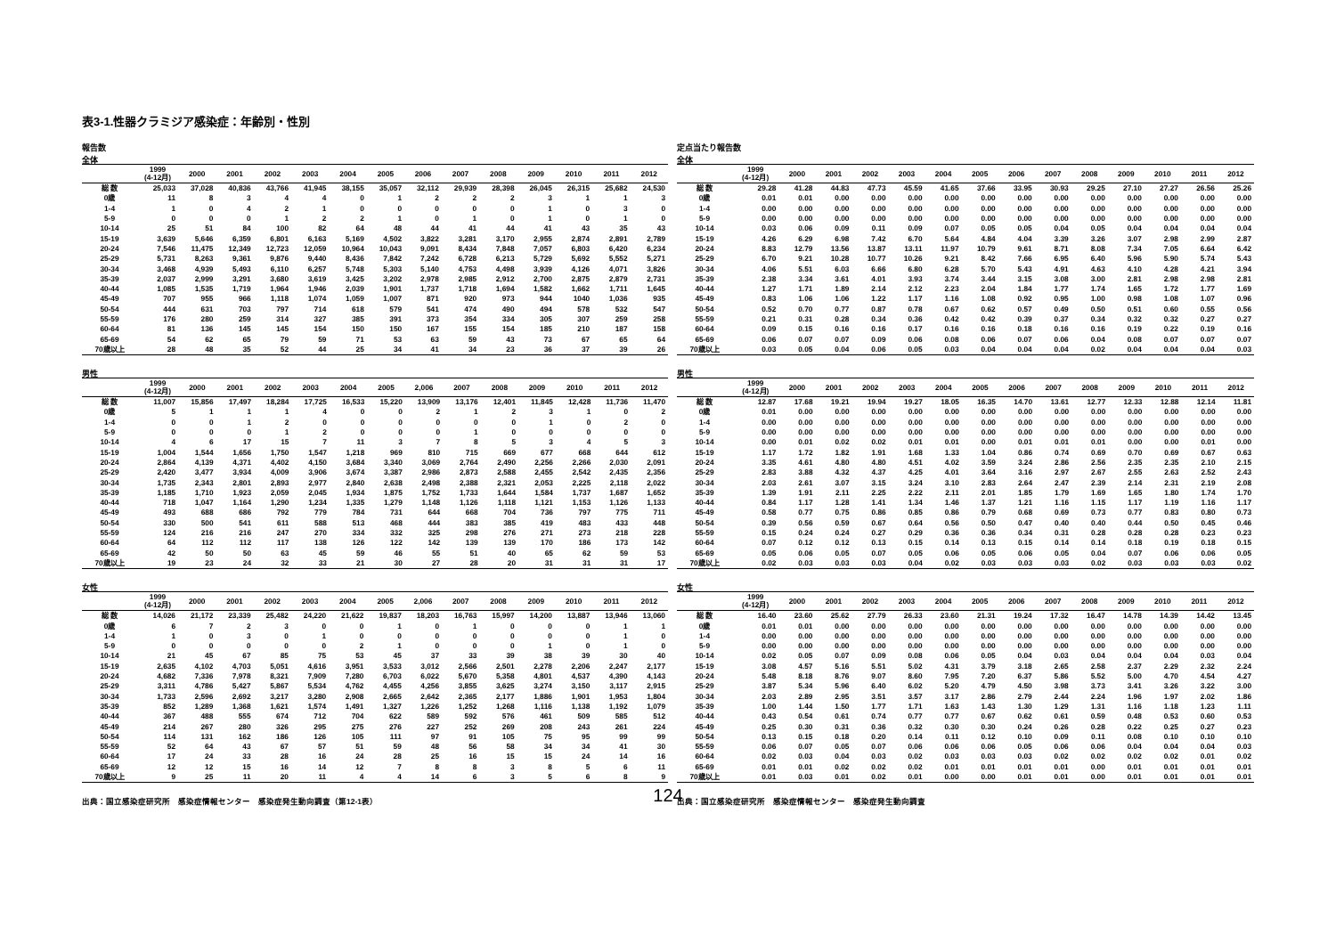表3-1.性器クラミジア感染症：年齢別・性別
報告数
全体
| | 1999 (4-12月) | 2000 | 2001 | 2002 | 2003 | 2004 | 2005 | 2006 | 2007 | 2008 | 2009 | 2010 | 2011 | 2012 |
| --- | --- | --- | --- | --- | --- | --- | --- | --- | --- | --- | --- | --- | --- | --- |
| 総 数 | 25,033 | 37,028 | 40,836 | 43,766 | 41,945 | 38,155 | 35,057 | 32,112 | 29,939 | 28,398 | 26,045 | 26,315 | 25,682 | 24,530 |
| 0歳 | 11 | 8 | 3 | 4 | 4 | 0 | 1 | 2 | 2 | 2 | 3 | 1 | 1 | 3 |
| 1-4 | 1 | 0 | 4 | 2 | 1 | 0 | 0 | 0 | 0 | 0 | 1 | 0 | 3 | 0 |
| 5-9 | 0 | 0 | 0 | 1 | 2 | 2 | 1 | 0 | 1 | 0 | 1 | 0 | 1 | 0 |
| 10-14 | 25 | 51 | 84 | 100 | 82 | 64 | 48 | 44 | 41 | 44 | 41 | 43 | 35 | 43 |
| 15-19 | 3,639 | 5,646 | 6,359 | 6,801 | 6,163 | 5,169 | 4,502 | 3,822 | 3,281 | 3,170 | 2,955 | 2,874 | 2,891 | 2,789 |
| 20-24 | 7,546 | 11,475 | 12,349 | 12,723 | 12,059 | 10,964 | 10,043 | 9,091 | 8,434 | 7,848 | 7,057 | 6,803 | 6,420 | 6,234 |
| 25-29 | 5,731 | 8,263 | 9,361 | 9,876 | 9,440 | 8,436 | 7,842 | 7,242 | 6,728 | 6,213 | 5,729 | 5,692 | 5,552 | 5,271 |
| 30-34 | 3,468 | 4,939 | 5,493 | 6,110 | 6,257 | 5,748 | 5,303 | 5,140 | 4,753 | 4,498 | 3,939 | 4,126 | 4,071 | 3,826 |
| 35-39 | 2,037 | 2,999 | 3,291 | 3,680 | 3,619 | 3,425 | 3,202 | 2,978 | 2,985 | 2,912 | 2,700 | 2,875 | 2,879 | 2,731 |
| 40-44 | 1,085 | 1,535 | 1,719 | 1,964 | 1,946 | 2,039 | 1,901 | 1,737 | 1,718 | 1,694 | 1,582 | 1,662 | 1,711 | 1,645 |
| 45-49 | 707 | 955 | 966 | 1,118 | 1,074 | 1,059 | 1,007 | 871 | 920 | 973 | 944 | 1040 | 1,036 | 935 |
| 50-54 | 444 | 631 | 703 | 797 | 714 | 618 | 579 | 541 | 474 | 490 | 494 | 578 | 532 | 547 |
| 55-59 | 176 | 280 | 259 | 314 | 327 | 385 | 391 | 373 | 354 | 334 | 305 | 307 | 259 | 258 |
| 60-64 | 81 | 136 | 145 | 145 | 154 | 150 | 150 | 167 | 155 | 154 | 185 | 210 | 187 | 158 |
| 65-69 | 54 | 62 | 65 | 79 | 59 | 71 | 53 | 63 | 59 | 43 | 73 | 67 | 65 | 64 |
| 70歳以上 | 28 | 48 | 35 | 52 | 44 | 25 | 34 | 41 | 34 | 23 | 36 | 37 | 39 | 26 |
男性
| | 1999 (4-12月) | 2000 | 2001 | 2002 | 2003 | 2004 | 2005 | 2,006 | 2007 | 2008 | 2009 | 2010 | 2011 | 2012 |
| --- | --- | --- | --- | --- | --- | --- | --- | --- | --- | --- | --- | --- | --- | --- |
| 総 数 | 11,007 | 15,856 | 17,497 | 18,284 | 17,725 | 16,533 | 15,220 | 13,909 | 13,176 | 12,401 | 11,845 | 12,428 | 11,736 | 11,470 |
| 0歳 | 5 | 1 | 1 | 1 | 4 | 0 | 0 | 2 | 1 | 2 | 3 | 1 | 0 | 2 |
| 1-4 | 0 | 0 | 1 | 2 | 0 | 0 | 0 | 0 | 0 | 0 | 1 | 0 | 2 | 0 |
| 5-9 | 0 | 0 | 0 | 1 | 2 | 0 | 0 | 0 | 1 | 0 | 0 | 0 | 0 | 0 |
| 10-14 | 4 | 6 | 17 | 15 | 7 | 11 | 3 | 7 | 8 | 5 | 3 | 4 | 5 | 3 |
| 15-19 | 1,004 | 1,544 | 1,656 | 1,750 | 1,547 | 1,218 | 969 | 810 | 715 | 669 | 677 | 668 | 644 | 612 |
| 20-24 | 2,864 | 4,139 | 4,371 | 4,402 | 4,150 | 3,684 | 3,340 | 3,069 | 2,764 | 2,490 | 2,256 | 2,266 | 2,030 | 2,091 |
| 25-29 | 2,420 | 3,477 | 3,934 | 4,009 | 3,906 | 3,674 | 3,387 | 2,986 | 2,873 | 2,588 | 2,455 | 2,542 | 2,435 | 2,356 |
| 30-34 | 1,735 | 2,343 | 2,801 | 2,893 | 2,977 | 2,840 | 2,638 | 2,498 | 2,388 | 2,321 | 2,053 | 2,225 | 2,118 | 2,022 |
| 35-39 | 1,185 | 1,710 | 1,923 | 2,059 | 2,045 | 1,934 | 1,875 | 1,752 | 1,733 | 1,644 | 1,584 | 1,737 | 1,687 | 1,652 |
| 40-44 | 718 | 1,047 | 1,164 | 1,290 | 1,234 | 1,335 | 1,279 | 1,148 | 1,126 | 1,118 | 1,121 | 1,153 | 1,126 | 1,133 |
| 45-49 | 493 | 688 | 686 | 792 | 779 | 784 | 731 | 644 | 668 | 704 | 736 | 797 | 775 | 711 |
| 50-54 | 330 | 500 | 541 | 611 | 588 | 513 | 468 | 444 | 383 | 385 | 419 | 483 | 433 | 448 |
| 55-59 | 124 | 216 | 216 | 247 | 270 | 334 | 332 | 325 | 298 | 276 | 271 | 273 | 218 | 228 |
| 60-64 | 64 | 112 | 112 | 117 | 138 | 126 | 122 | 142 | 139 | 139 | 170 | 186 | 173 | 142 |
| 65-69 | 42 | 50 | 50 | 63 | 45 | 59 | 46 | 55 | 51 | 40 | 65 | 62 | 59 | 53 |
| 70歳以上 | 19 | 23 | 24 | 32 | 33 | 21 | 30 | 27 | 28 | 20 | 31 | 31 | 31 | 17 |
女性
| | 1999 (4-12月) | 2000 | 2001 | 2002 | 2003 | 2004 | 2005 | 2,006 | 2007 | 2008 | 2009 | 2010 | 2011 | 2012 |
| --- | --- | --- | --- | --- | --- | --- | --- | --- | --- | --- | --- | --- | --- | --- |
| 総 数 | 14,026 | 21,172 | 23,339 | 25,482 | 24,220 | 21,622 | 19,837 | 18,203 | 16,763 | 15,997 | 14,200 | 13,887 | 13,946 | 13,060 |
| 0歳 | 6 | 7 | 2 | 3 | 0 | 0 | 1 | 0 | 1 | 0 | 0 | 0 | 1 | 1 |
| 1-4 | 1 | 0 | 3 | 0 | 1 | 0 | 0 | 0 | 0 | 0 | 0 | 0 | 1 | 0 |
| 5-9 | 0 | 0 | 0 | 0 | 0 | 2 | 1 | 0 | 0 | 0 | 1 | 0 | 1 | 0 |
| 10-14 | 21 | 45 | 67 | 85 | 75 | 53 | 45 | 37 | 33 | 39 | 38 | 39 | 30 | 40 |
| 15-19 | 2,635 | 4,102 | 4,703 | 5,051 | 4,616 | 3,951 | 3,533 | 3,012 | 2,566 | 2,501 | 2,278 | 2,206 | 2,247 | 2,177 |
| 20-24 | 4,682 | 7,336 | 7,978 | 8,321 | 7,909 | 7,280 | 6,703 | 6,022 | 5,670 | 5,358 | 4,801 | 4,537 | 4,390 | 4,143 |
| 25-29 | 3,311 | 4,786 | 5,427 | 5,867 | 5,534 | 4,762 | 4,455 | 4,256 | 3,855 | 3,625 | 3,274 | 3,150 | 3,117 | 2,915 |
| 30-34 | 1,733 | 2,596 | 2,692 | 3,217 | 3,280 | 2,908 | 2,665 | 2,642 | 2,365 | 2,177 | 1,886 | 1,901 | 1,953 | 1,804 |
| 35-39 | 852 | 1,289 | 1,368 | 1,621 | 1,574 | 1,491 | 1,327 | 1,226 | 1,252 | 1,268 | 1,116 | 1,138 | 1,192 | 1,079 |
| 40-44 | 367 | 488 | 555 | 674 | 712 | 704 | 622 | 589 | 592 | 576 | 461 | 509 | 585 | 512 |
| 45-49 | 214 | 267 | 280 | 326 | 295 | 275 | 276 | 227 | 252 | 269 | 208 | 243 | 261 | 224 |
| 50-54 | 114 | 131 | 162 | 186 | 126 | 105 | 111 | 97 | 91 | 105 | 75 | 95 | 99 | 99 |
| 55-59 | 52 | 64 | 43 | 67 | 57 | 51 | 59 | 48 | 56 | 58 | 34 | 34 | 41 | 30 |
| 60-64 | 17 | 24 | 33 | 28 | 16 | 24 | 28 | 25 | 16 | 15 | 15 | 24 | 14 | 16 |
| 65-69 | 12 | 12 | 15 | 16 | 14 | 12 | 7 | 8 | 8 | 3 | 8 | 5 | 6 | 11 |
| 70歳以上 | 9 | 25 | 11 | 20 | 11 | 4 | 4 | 14 | 6 | 3 | 5 | 6 | 8 | 9 |
出典：国立感染症研究所　感染症情報センター　感染症発生動向調査（第12-1表）
定点当たり報告数
全体
| | 1999 (4-12月) | 2000 | 2001 | 2002 | 2003 | 2004 | 2005 | 2006 | 2007 | 2008 | 2009 | 2010 | 2011 | 2012 |
| --- | --- | --- | --- | --- | --- | --- | --- | --- | --- | --- | --- | --- | --- | --- |
| 総 数 | 29.28 | 41.28 | 44.83 | 47.73 | 45.59 | 41.65 | 37.66 | 33.95 | 30.93 | 29.25 | 27.10 | 27.27 | 26.56 | 25.26 |
| 0歳 | 0.01 | 0.01 | 0.00 | 0.00 | 0.00 | 0.00 | 0.00 | 0.00 | 0.00 | 0.00 | 0.00 | 0.00 | 0.00 | 0.00 |
| 1-4 | 0.00 | 0.00 | 0.00 | 0.00 | 0.00 | 0.00 | 0.00 | 0.00 | 0.00 | 0.00 | 0.00 | 0.00 | 0.00 | 0.00 |
| 5-9 | 0.00 | 0.00 | 0.00 | 0.00 | 0.00 | 0.00 | 0.00 | 0.00 | 0.00 | 0.00 | 0.00 | 0.00 | 0.00 | 0.00 |
| 10-14 | 0.03 | 0.06 | 0.09 | 0.11 | 0.09 | 0.07 | 0.05 | 0.05 | 0.04 | 0.05 | 0.04 | 0.04 | 0.04 | 0.04 |
| 15-19 | 4.26 | 6.29 | 6.98 | 7.42 | 6.70 | 5.64 | 4.84 | 4.04 | 3.39 | 3.26 | 3.07 | 2.98 | 2.99 | 2.87 |
| 20-24 | 8.83 | 12.79 | 13.56 | 13.87 | 13.11 | 11.97 | 10.79 | 9.61 | 8.71 | 8.08 | 7.34 | 7.05 | 6.64 | 6.42 |
| 25-29 | 6.70 | 9.21 | 10.28 | 10.77 | 10.26 | 9.21 | 8.42 | 7.66 | 6.95 | 6.40 | 5.96 | 5.90 | 5.74 | 5.43 |
| 30-34 | 4.06 | 5.51 | 6.03 | 6.66 | 6.80 | 6.28 | 5.70 | 5.43 | 4.91 | 4.63 | 4.10 | 4.28 | 4.21 | 3.94 |
| 35-39 | 2.38 | 3.34 | 3.61 | 4.01 | 3.93 | 3.74 | 3.44 | 3.15 | 3.08 | 3.00 | 2.81 | 2.98 | 2.98 | 2.81 |
| 40-44 | 1.27 | 1.71 | 1.89 | 2.14 | 2.12 | 2.23 | 2.04 | 1.84 | 1.77 | 1.74 | 1.65 | 1.72 | 1.77 | 1.69 |
| 45-49 | 0.83 | 1.06 | 1.06 | 1.22 | 1.17 | 1.16 | 1.08 | 0.92 | 0.95 | 1.00 | 0.98 | 1.08 | 1.07 | 0.96 |
| 50-54 | 0.52 | 0.70 | 0.77 | 0.87 | 0.78 | 0.67 | 0.62 | 0.57 | 0.49 | 0.50 | 0.51 | 0.60 | 0.55 | 0.56 |
| 55-59 | 0.21 | 0.31 | 0.28 | 0.34 | 0.36 | 0.42 | 0.42 | 0.39 | 0.37 | 0.34 | 0.32 | 0.32 | 0.27 | 0.27 |
| 60-64 | 0.09 | 0.15 | 0.16 | 0.16 | 0.17 | 0.16 | 0.16 | 0.18 | 0.16 | 0.16 | 0.19 | 0.22 | 0.19 | 0.16 |
| 65-69 | 0.06 | 0.07 | 0.07 | 0.09 | 0.06 | 0.08 | 0.06 | 0.07 | 0.06 | 0.04 | 0.08 | 0.07 | 0.07 | 0.07 |
| 70歳以上 | 0.03 | 0.05 | 0.04 | 0.06 | 0.05 | 0.03 | 0.04 | 0.04 | 0.04 | 0.02 | 0.04 | 0.04 | 0.04 | 0.03 |
男性
| | 1999 (4-12月) | 2000 | 2001 | 2002 | 2003 | 2004 | 2005 | 2006 | 2007 | 2008 | 2009 | 2010 | 2011 | 2012 |
| --- | --- | --- | --- | --- | --- | --- | --- | --- | --- | --- | --- | --- | --- | --- |
| 総 数 | 12.87 | 17.68 | 19.21 | 19.94 | 19.27 | 18.05 | 16.35 | 14.70 | 13.61 | 12.77 | 12.33 | 12.88 | 12.14 | 11.81 |
| 0歳 | 0.01 | 0.00 | 0.00 | 0.00 | 0.00 | 0.00 | 0.00 | 0.00 | 0.00 | 0.00 | 0.00 | 0.00 | 0.00 | 0.00 |
| 1-4 | 0.00 | 0.00 | 0.00 | 0.00 | 0.00 | 0.00 | 0.00 | 0.00 | 0.00 | 0.00 | 0.00 | 0.00 | 0.00 | 0.00 |
| 5-9 | 0.00 | 0.00 | 0.00 | 0.00 | 0.00 | 0.00 | 0.00 | 0.00 | 0.00 | 0.00 | 0.00 | 0.00 | 0.00 | 0.00 |
| 10-14 | 0.00 | 0.01 | 0.02 | 0.02 | 0.01 | 0.01 | 0.00 | 0.01 | 0.01 | 0.01 | 0.00 | 0.00 | 0.01 | 0.00 |
| 15-19 | 1.17 | 1.72 | 1.82 | 1.91 | 1.68 | 1.33 | 1.04 | 0.86 | 0.74 | 0.69 | 0.70 | 0.69 | 0.67 | 0.63 |
| 20-24 | 3.35 | 4.61 | 4.80 | 4.80 | 4.51 | 4.02 | 3.59 | 3.24 | 2.86 | 2.56 | 2.35 | 2.35 | 2.10 | 2.15 |
| 25-29 | 2.83 | 3.88 | 4.32 | 4.37 | 4.25 | 4.01 | 3.64 | 3.16 | 2.97 | 2.67 | 2.55 | 2.63 | 2.52 | 2.43 |
| 30-34 | 2.03 | 2.61 | 3.07 | 3.15 | 3.24 | 3.10 | 2.83 | 2.64 | 2.47 | 2.39 | 2.14 | 2.31 | 2.19 | 2.08 |
| 35-39 | 1.39 | 1.91 | 2.11 | 2.25 | 2.22 | 2.11 | 2.01 | 1.85 | 1.79 | 1.69 | 1.65 | 1.80 | 1.74 | 1.70 |
| 40-44 | 0.84 | 1.17 | 1.28 | 1.41 | 1.34 | 1.46 | 1.37 | 1.21 | 1.16 | 1.15 | 1.17 | 1.19 | 1.16 | 1.17 |
| 45-49 | 0.58 | 0.77 | 0.75 | 0.86 | 0.85 | 0.86 | 0.79 | 0.68 | 0.69 | 0.73 | 0.77 | 0.83 | 0.80 | 0.73 |
| 50-54 | 0.39 | 0.56 | 0.59 | 0.67 | 0.64 | 0.56 | 0.50 | 0.47 | 0.40 | 0.40 | 0.44 | 0.50 | 0.45 | 0.46 |
| 55-59 | 0.15 | 0.24 | 0.24 | 0.27 | 0.29 | 0.36 | 0.36 | 0.34 | 0.31 | 0.28 | 0.28 | 0.28 | 0.23 | 0.23 |
| 60-64 | 0.07 | 0.12 | 0.12 | 0.13 | 0.15 | 0.14 | 0.13 | 0.15 | 0.14 | 0.14 | 0.18 | 0.19 | 0.18 | 0.15 |
| 65-69 | 0.05 | 0.06 | 0.05 | 0.07 | 0.05 | 0.06 | 0.05 | 0.06 | 0.05 | 0.04 | 0.07 | 0.06 | 0.06 | 0.05 |
| 70歳以上 | 0.02 | 0.03 | 0.03 | 0.03 | 0.04 | 0.02 | 0.03 | 0.03 | 0.03 | 0.02 | 0.03 | 0.03 | 0.03 | 0.02 |
女性
| | 1999 (4-12月) | 2000 | 2001 | 2002 | 2003 | 2004 | 2005 | 2006 | 2007 | 2008 | 2009 | 2010 | 2011 | 2012 |
| --- | --- | --- | --- | --- | --- | --- | --- | --- | --- | --- | --- | --- | --- | --- |
| 総 数 | 16.40 | 23.60 | 25.62 | 27.79 | 26.33 | 23.60 | 21.31 | 19.24 | 17.32 | 16.47 | 14.78 | 14.39 | 14.42 | 13.45 |
| 0歳 | 0.01 | 0.01 | 0.00 | 0.00 | 0.00 | 0.00 | 0.00 | 0.00 | 0.00 | 0.00 | 0.00 | 0.00 | 0.00 | 0.00 |
| 1-4 | 0.00 | 0.00 | 0.00 | 0.00 | 0.00 | 0.00 | 0.00 | 0.00 | 0.00 | 0.00 | 0.00 | 0.00 | 0.00 | 0.00 |
| 5-9 | 0.00 | 0.00 | 0.00 | 0.00 | 0.00 | 0.00 | 0.00 | 0.00 | 0.00 | 0.00 | 0.00 | 0.00 | 0.00 | 0.00 |
| 10-14 | 0.02 | 0.05 | 0.07 | 0.09 | 0.08 | 0.06 | 0.05 | 0.04 | 0.03 | 0.04 | 0.04 | 0.04 | 0.03 | 0.04 |
| 15-19 | 3.08 | 4.57 | 5.16 | 5.51 | 5.02 | 4.31 | 3.79 | 3.18 | 2.65 | 2.58 | 2.37 | 2.29 | 2.32 | 2.24 |
| 20-24 | 5.48 | 8.18 | 8.76 | 9.07 | 8.60 | 7.95 | 7.20 | 6.37 | 5.86 | 5.52 | 5.00 | 4.70 | 4.54 | 4.27 |
| 25-29 | 3.87 | 5.34 | 5.96 | 6.40 | 6.02 | 5.20 | 4.79 | 4.50 | 3.98 | 3.73 | 3.41 | 3.26 | 3.22 | 3.00 |
| 30-34 | 2.03 | 2.89 | 2.95 | 3.51 | 3.57 | 3.17 | 2.86 | 2.79 | 2.44 | 2.24 | 1.96 | 1.97 | 2.02 | 1.86 |
| 35-39 | 1.00 | 1.44 | 1.50 | 1.77 | 1.71 | 1.63 | 1.43 | 1.30 | 1.29 | 1.31 | 1.16 | 1.18 | 1.23 | 1.11 |
| 40-44 | 0.43 | 0.54 | 0.61 | 0.74 | 0.77 | 0.77 | 0.67 | 0.62 | 0.61 | 0.59 | 0.48 | 0.53 | 0.60 | 0.53 |
| 45-49 | 0.25 | 0.30 | 0.31 | 0.36 | 0.32 | 0.30 | 0.30 | 0.24 | 0.26 | 0.28 | 0.22 | 0.25 | 0.27 | 0.23 |
| 50-54 | 0.13 | 0.15 | 0.18 | 0.20 | 0.14 | 0.11 | 0.12 | 0.10 | 0.09 | 0.11 | 0.08 | 0.10 | 0.10 | 0.10 |
| 55-59 | 0.06 | 0.07 | 0.05 | 0.07 | 0.06 | 0.06 | 0.06 | 0.05 | 0.06 | 0.06 | 0.04 | 0.04 | 0.04 | 0.03 |
| 60-64 | 0.02 | 0.03 | 0.04 | 0.03 | 0.02 | 0.03 | 0.03 | 0.03 | 0.02 | 0.02 | 0.02 | 0.02 | 0.01 | 0.02 |
| 65-69 | 0.01 | 0.01 | 0.02 | 0.02 | 0.02 | 0.01 | 0.01 | 0.01 | 0.01 | 0.00 | 0.01 | 0.01 | 0.01 | 0.01 |
| 70歳以上 | 0.01 | 0.03 | 0.01 | 0.02 | 0.01 | 0.00 | 0.00 | 0.01 | 0.01 | 0.00 | 0.01 | 0.01 | 0.01 | 0.01 |
出典：国立感染症研究所　感染症情報センター　感染症発生動向調査
124